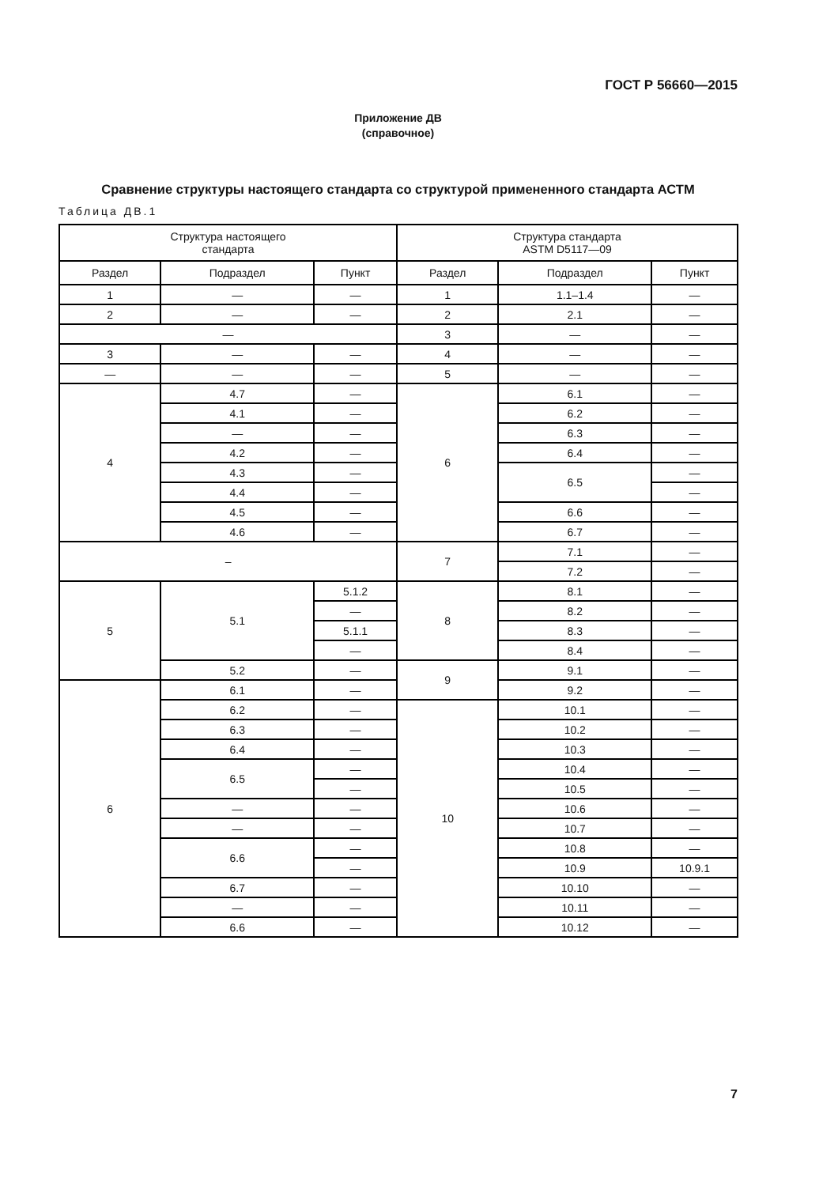ГОСТ Р 56660—2015
Приложение ДВ
(справочное)
Сравнение структуры настоящего стандарта со структурой примененного стандарта АСТМ
Таблица ДВ.1
| Структура настоящего стандарта | | | Структура стандарта ASTM D5117—09 | | |
| --- | --- | --- | --- | --- | --- |
| Раздел | Подраздел | Пункт | Раздел | Подраздел | Пункт |
| 1 | — | — | 1 | 1.1–1.4 | — |
| 2 | — | — | 2 | 2.1 | — |
| — | | | 3 | — | — |
| 3 | — | — | 4 | — | — |
| — | — | — | 5 | — | — |
| 4 | 4.7 | — | 6 | 6.1 | — |
| | 4.1 | — | | 6.2 | — |
| | — | — | | 6.3 | — |
| | 4.2 | — | | 6.4 | — |
| | 4.3 | — | | 6.5 | — |
| | 4.4 | — | | | — |
| | 4.5 | — | | 6.6 | — |
| | 4.6 | — | | 6.7 | — |
| – | | | 7 | 7.1 | — |
| | | | | 7.2 | — |
| 5 | 5.1 | 5.1.2 | 8 | 8.1 | — |
| | | — | | 8.2 | — |
| | | 5.1.1 | | 8.3 | — |
| | | — | | 8.4 | — |
| | 5.2 | — | 9 | 9.1 | — |
| 6 | 6.1 | — | | 9.2 | — |
| | 6.2 | — | 10 | 10.1 | — |
| | 6.3 | — | | 10.2 | — |
| | 6.4 | — | | 10.3 | — |
| | 6.5 | — | | 10.4 | — |
| | | — | | 10.5 | — |
| | — | — | | 10.6 | — |
| | — | — | | 10.7 | — |
| | 6.6 | — | | 10.8 | — |
| | | — | | 10.9 | 10.9.1 |
| | 6.7 | — | | 10.10 | — |
| | — | — | | 10.11 | — |
| | 6.6 | — | | 10.12 | — |
7